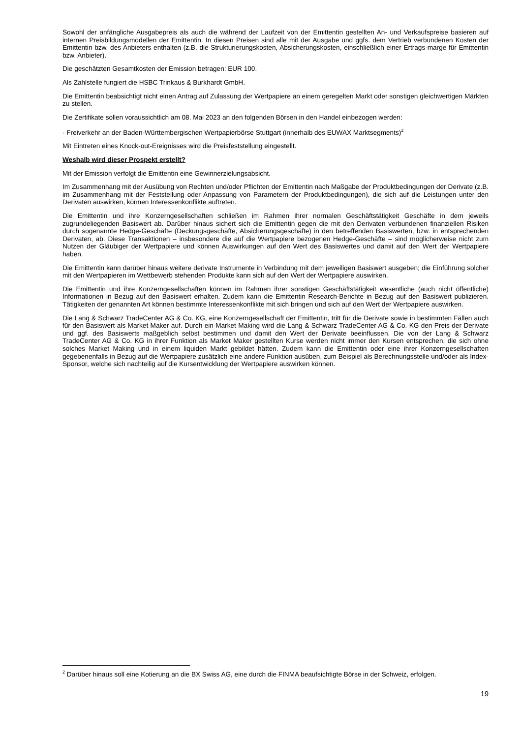Sowohl der anfängliche Ausgabepreis als auch die während der Laufzeit von der Emittentin gestellten An- und Verkaufspreise basieren auf internen Preisbildungsmodellen der Emittentin. In diesen Preisen sind alle mit der Ausgabe und ggfs. dem Vertrieb verbundenen Kosten der Emittentin bzw. des Anbieters enthalten (z.B. die Strukturierungskosten, Absicherungskosten, einschließlich einer Ertrags-marge für Emittentin bzw. Anbieter).
Die geschätzten Gesamtkosten der Emission betragen: EUR 100.
Als Zahlstelle fungiert die HSBC Trinkaus & Burkhardt GmbH.
Die Emittentin beabsichtigt nicht einen Antrag auf Zulassung der Wertpapiere an einem geregelten Markt oder sonstigen gleichwertigen Märkten zu stellen.
Die Zertifikate sollen voraussichtlich am 08. Mai 2023 an den folgenden Börsen in den Handel einbezogen werden:
- Freiverkehr an der Baden-Württembergischen Wertpapierbörse Stuttgart (innerhalb des EUWAX Marktsegments)<sup>2</sup>
Mit Eintreten eines Knock-out-Ereignisses wird die Preisfeststellung eingestellt.
Weshalb wird dieser Prospekt erstellt?
Mit der Emission verfolgt die Emittentin eine Gewinnerzielungsabsicht.
Im Zusammenhang mit der Ausübung von Rechten und/oder Pflichten der Emittentin nach Maßgabe der Produktbedingungen der Derivate (z.B. im Zusammenhang mit der Feststellung oder Anpassung von Parametern der Produktbedingungen), die sich auf die Leistungen unter den Derivaten auswirken, können Interessenkonflikte auftreten.
Die Emittentin und ihre Konzerngesellschaften schließen im Rahmen ihrer normalen Geschäftstätigkeit Geschäfte in dem jeweils zugrundeliegenden Basiswert ab. Darüber hinaus sichert sich die Emittentin gegen die mit den Derivaten verbundenen finanziellen Risiken durch sogenannte Hedge-Geschäfte (Deckungsgeschäfte, Absicherungsgeschäfte) in den betreffenden Basiswerten, bzw. in entsprechenden Derivaten, ab. Diese Transaktionen – insbesondere die auf die Wertpapiere bezogenen Hedge-Geschäfte – sind möglicherweise nicht zum Nutzen der Gläubiger der Wertpapiere und können Auswirkungen auf den Wert des Basiswertes und damit auf den Wert der Wertpapiere haben.
Die Emittentin kann darüber hinaus weitere derivate Instrumente in Verbindung mit dem jeweiligen Basiswert ausgeben; die Einführung solcher mit den Wertpapieren im Wettbewerb stehenden Produkte kann sich auf den Wert der Wertpapiere auswirken.
Die Emittentin und ihre Konzerngesellschaften können im Rahmen ihrer sonstigen Geschäftstätigkeit wesentliche (auch nicht öffentliche) Informationen in Bezug auf den Basiswert erhalten. Zudem kann die Emittentin Research-Berichte in Bezug auf den Basiswert publizieren. Tätigkeiten der genannten Art können bestimmte Interessenkonflikte mit sich bringen und sich auf den Wert der Wertpapiere auswirken.
Die Lang & Schwarz TradeCenter AG & Co. KG, eine Konzerngesellschaft der Emittentin, tritt für die Derivate sowie in bestimmten Fällen auch für den Basiswert als Market Maker auf. Durch ein Market Making wird die Lang & Schwarz TradeCenter AG & Co. KG den Preis der Derivate und ggf. des Basiswerts maßgeblich selbst bestimmen und damit den Wert der Derivate beeinflussen. Die von der Lang & Schwarz TradeCenter AG & Co. KG in ihrer Funktion als Market Maker gestellten Kurse werden nicht immer den Kursen entsprechen, die sich ohne solches Market Making und in einem liquiden Markt gebildet hätten. Zudem kann die Emittentin oder eine ihrer Konzerngesellschaften gegebenenfalls in Bezug auf die Wertpapiere zusätzlich eine andere Funktion ausüben, zum Beispiel als Berechnungsstelle und/oder als Index-Sponsor, welche sich nachteilig auf die Kursentwicklung der Wertpapiere auswirken können.
<sup>2</sup> Darüber hinaus soll eine Kotierung an die BX Swiss AG, eine durch die FINMA beaufsichtigte Börse in der Schweiz, erfolgen.
19